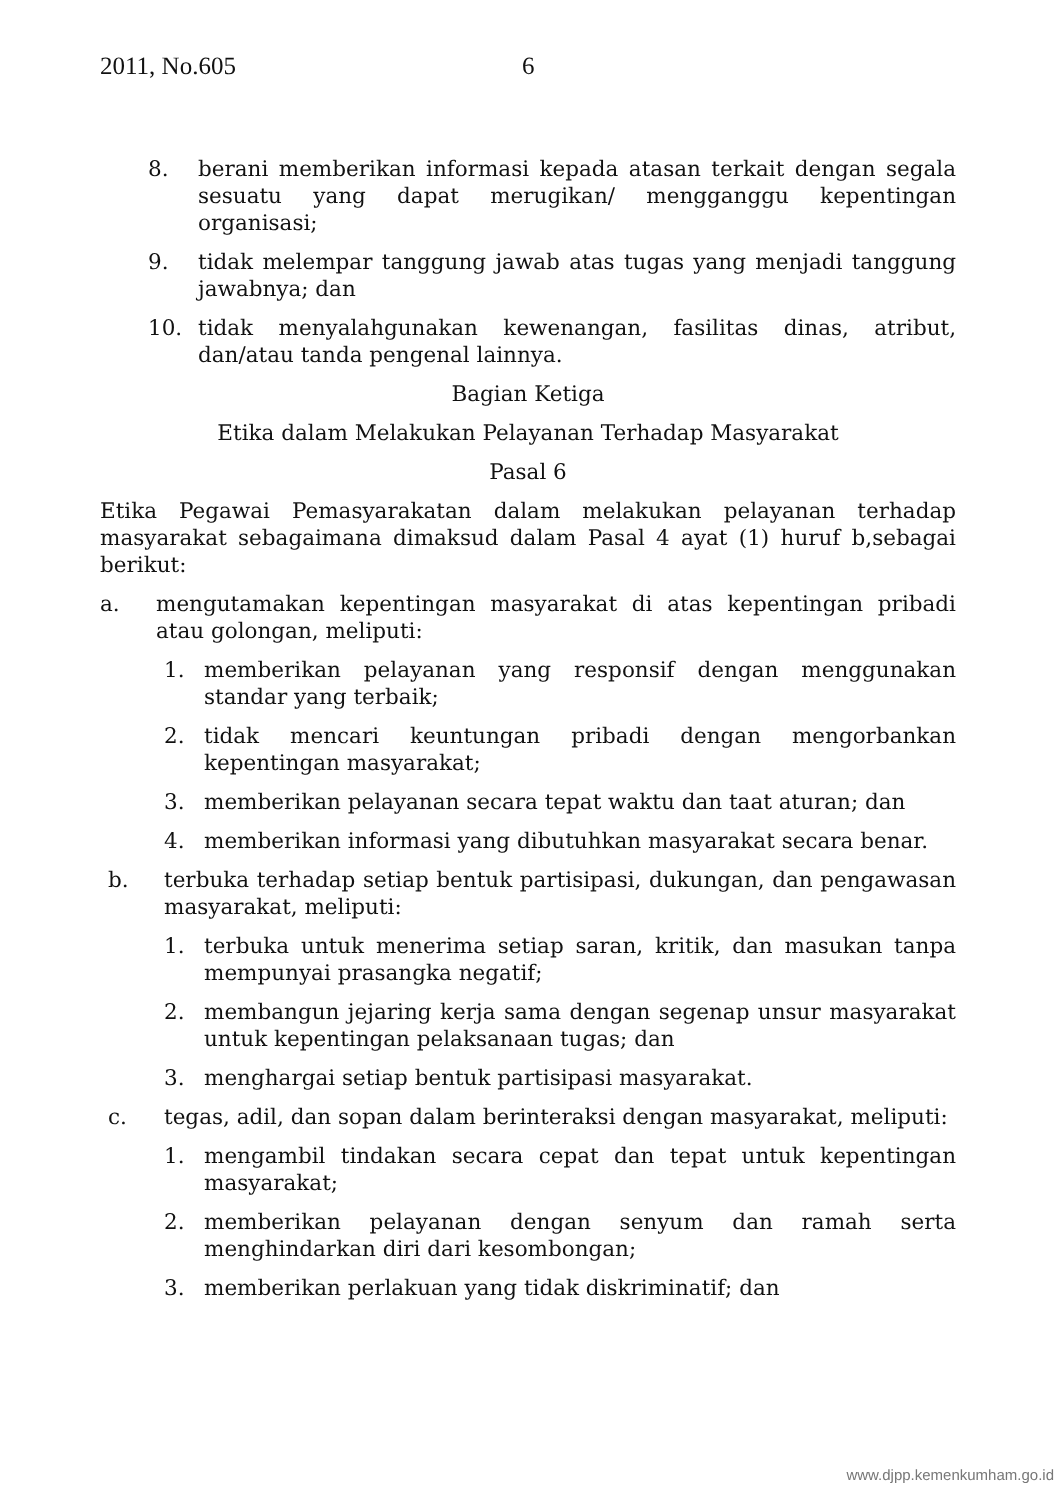2011, No.605 6
8. berani memberikan informasi kepada atasan terkait dengan segala sesuatu yang dapat merugikan/ mengganggu kepentingan organisasi;
9. tidak melempar tanggung jawab atas tugas yang menjadi tanggung jawabnya; dan
10. tidak menyalahgunakan kewenangan, fasilitas dinas, atribut, dan/atau tanda pengenal lainnya.
Bagian Ketiga
Etika dalam Melakukan Pelayanan Terhadap Masyarakat
Pasal 6
Etika Pegawai Pemasyarakatan dalam melakukan pelayanan terhadap masyarakat sebagaimana dimaksud dalam Pasal 4 ayat (1) huruf b,sebagai berikut:
a. mengutamakan kepentingan masyarakat di atas kepentingan pribadi atau golongan, meliputi:
1. memberikan pelayanan yang responsif dengan menggunakan standar yang terbaik;
2. tidak mencari keuntungan pribadi dengan mengorbankan kepentingan masyarakat;
3. memberikan pelayanan secara tepat waktu dan taat aturan; dan
4. memberikan informasi yang dibutuhkan masyarakat secara benar.
b. terbuka terhadap setiap bentuk partisipasi, dukungan, dan pengawasan masyarakat, meliputi:
1. terbuka untuk menerima setiap saran, kritik, dan masukan tanpa mempunyai prasangka negatif;
2. membangun jejaring kerja sama dengan segenap unsur masyarakat untuk kepentingan pelaksanaan tugas; dan
3. menghargai setiap bentuk partisipasi masyarakat.
c. tegas, adil, dan sopan dalam berinteraksi dengan masyarakat, meliputi:
1. mengambil tindakan secara cepat dan tepat untuk kepentingan masyarakat;
2. memberikan pelayanan dengan senyum dan ramah serta menghindarkan diri dari kesombongan;
3. memberikan perlakuan yang tidak diskriminatif; dan
www.djpp.kemenkumham.go.id